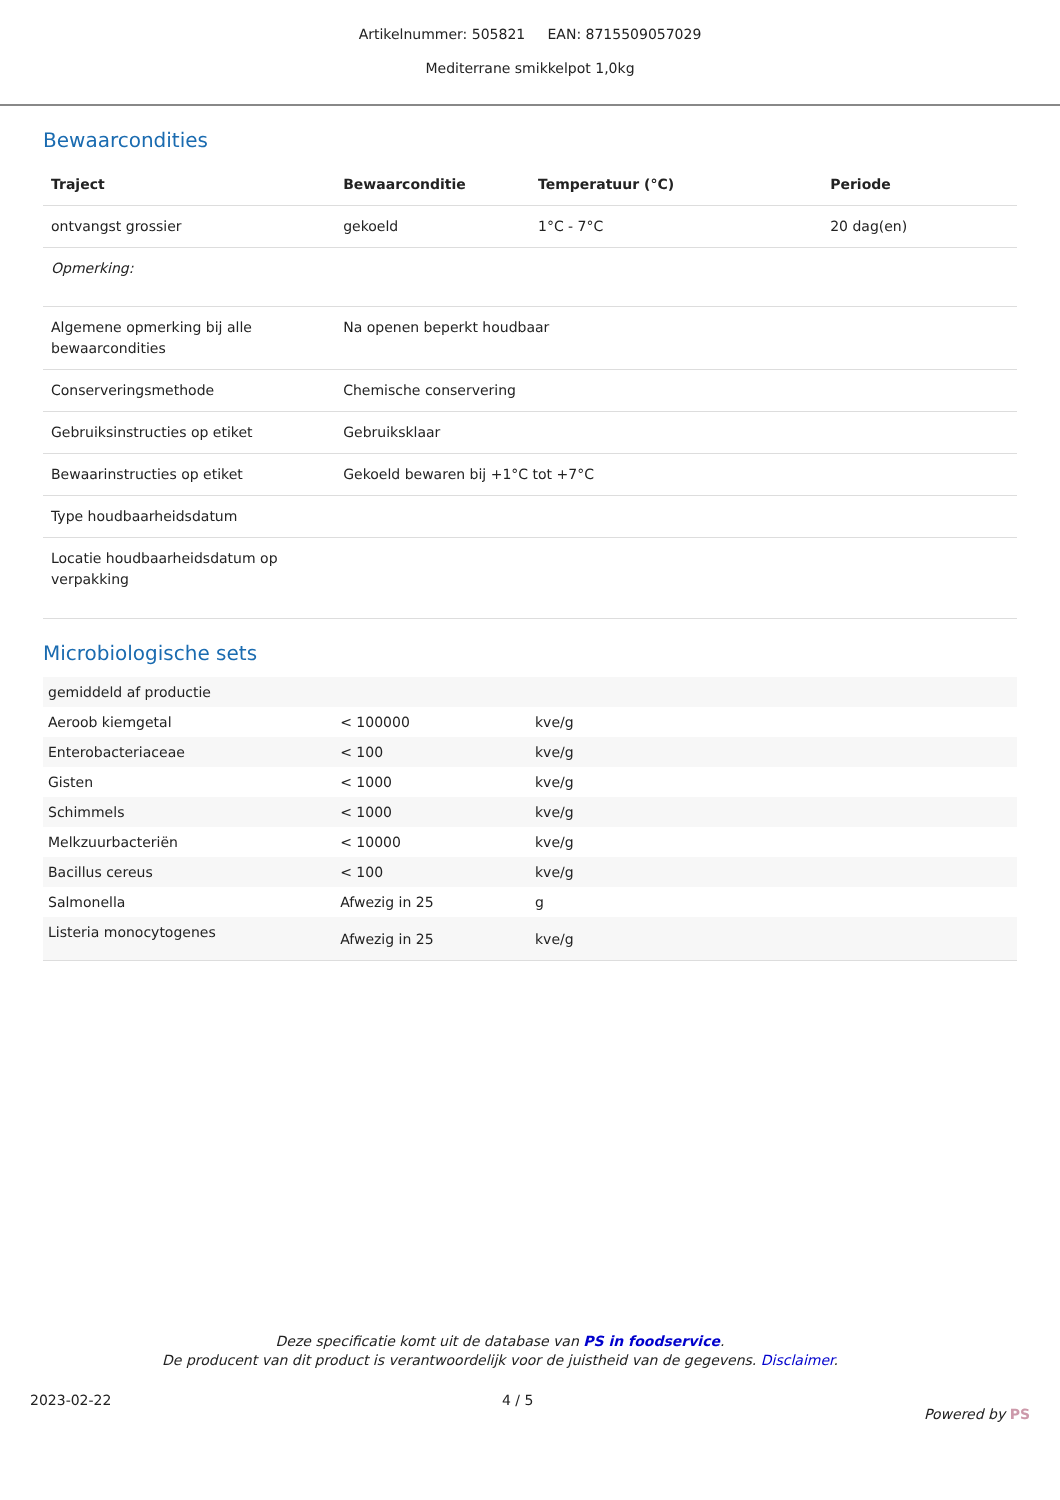Artikelnummer: 505821 EAN: 8715509057029
Mediterrane smikkelpot 1,0kg
Bewaarcondities
| Traject | Bewaarconditie | Temperatuur (°C) | Periode |
| --- | --- | --- | --- |
| ontvangst grossier | gekoeld | 1°C - 7°C | 20 dag(en) |
| Opmerking: | | | |
| Algemene opmerking bij alle bewaarcondities | Na openen beperkt houdbaar | | |
| Conserveringsmethode | Chemische conservering | | |
| Gebruiksinstructies op etiket | Gebruiksklaar | | |
| Bewaarinstructies op etiket | Gekoeld bewaren bij +1°C tot +7°C | | |
| Type houdbaarheidsdatum | | | |
| Locatie houdbaarheidsdatum op verpakking | | | |
Microbiologische sets
| gemiddeld af productie | | |
| Aeroob kiemgetal | < 100000 | kve/g |
| Enterobacteriaceae | < 100 | kve/g |
| Gisten | < 1000 | kve/g |
| Schimmels | < 1000 | kve/g |
| Melkzuurbacteriën | < 10000 | kve/g |
| Bacillus cereus | < 100 | kve/g |
| Salmonella | Afwezig in 25 | g |
| Listeria monocytogenes | Afwezig in 25 | kve/g |
Deze specificatie komt uit de database van PS in foodservice.
De producent van dit product is verantwoordelijk voor de juistheid van de gegevens. Disclaimer.
2023-02-22 4 / 5 Powered by PS